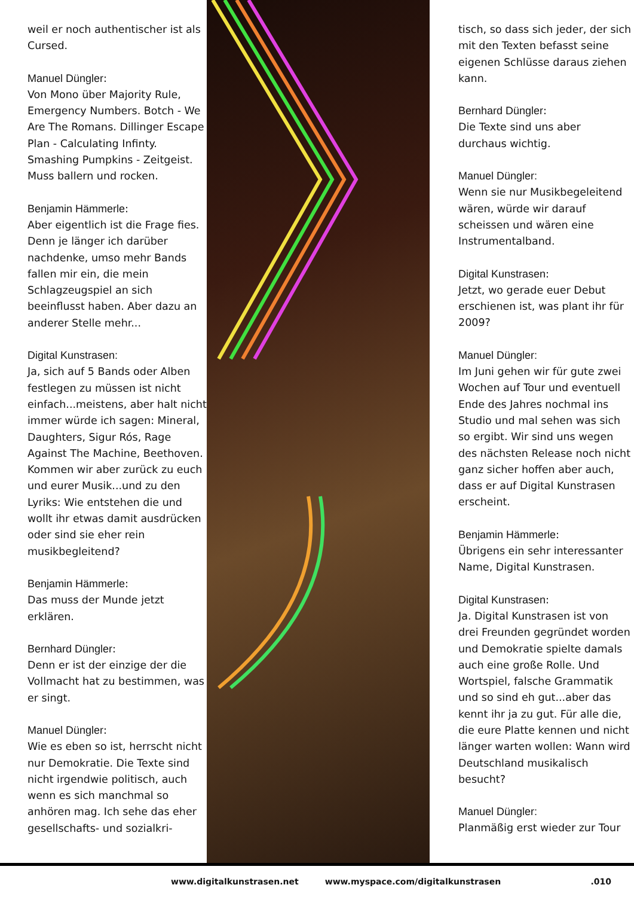weil er noch authentischer ist als Cursed.
Manuel Düngler:
Von Mono über Majority Rule, Emergency Numbers. Botch - We Are The Romans. Dillinger Escape Plan - Calculating Infinty. Smashing Pumpkins - Zeitgeist. Muss ballern und rocken.
Benjamin Hämmerle:
Aber eigentlich ist die Frage fies. Denn je länger ich darüber nachdenke, umso mehr Bands fallen mir ein, die mein Schlagzeugspiel an sich beeinflusst haben. Aber dazu an anderer Stelle mehr...
Digital Kunstrasen:
Ja, sich auf 5 Bands oder Alben festlegen zu müssen ist nicht einfach...meistens, aber halt nicht immer würde ich sagen: Mineral, Daughters, Sigur Rós, Rage Against The Machine, Beethoven. Kommen wir aber zurück zu euch und eurer Musik...und zu den Lyriks: Wie entstehen die und wollt ihr etwas damit ausdrücken oder sind sie eher rein musikbegleitend?
Benjamin Hämmerle:
Das muss der Munde jetzt erklären.
Bernhard Düngler:
Denn er ist der einzige der die Vollmacht hat zu bestimmen, was er singt.
Manuel Düngler:
Wie es eben so ist, herrscht nicht nur Demokratie. Die Texte sind nicht irgendwie politisch, auch wenn es sich manchmal so anhören mag. Ich sehe das eher gesellschafts- und sozialkri-
tisch, so dass sich jeder, der sich mit den Texten befasst seine eigenen Schlüsse daraus ziehen kann.
Bernhard Düngler:
Die Texte sind uns aber durchaus wichtig.
Manuel Düngler:
Wenn sie nur Musikbegeleitend wären, würde wir darauf scheissen und wären eine Instrumentalband.
Digital Kunstrasen:
Jetzt, wo gerade euer Debut erschienen ist, was plant ihr für 2009?
Manuel Düngler:
Im Juni gehen wir für gute zwei Wochen auf Tour und eventuell Ende des Jahres nochmal ins Studio und mal sehen was sich so ergibt. Wir sind uns wegen des nächsten Release noch nicht ganz sicher hoffen aber auch, dass er auf Digital Kunstrasen erscheint.
Benjamin Hämmerle:
Übrigens ein sehr interessanter Name, Digital Kunstrasen.
Digital Kunstrasen:
Ja. Digital Kunstrasen ist von drei Freunden gegründet worden und Demokratie spielte damals auch eine große Rolle. Und Wortspiel, falsche Grammatik und so sind eh gut...aber das kennt ihr ja zu gut. Für alle die, die eure Platte kennen und nicht länger warten wollen: Wann wird Deutschland musikalisch besucht?
Manuel Düngler:
Planmäßig erst wieder zur Tour
www.digitalkunstrasen.net www.myspace.com/digitalkunstrasen .010